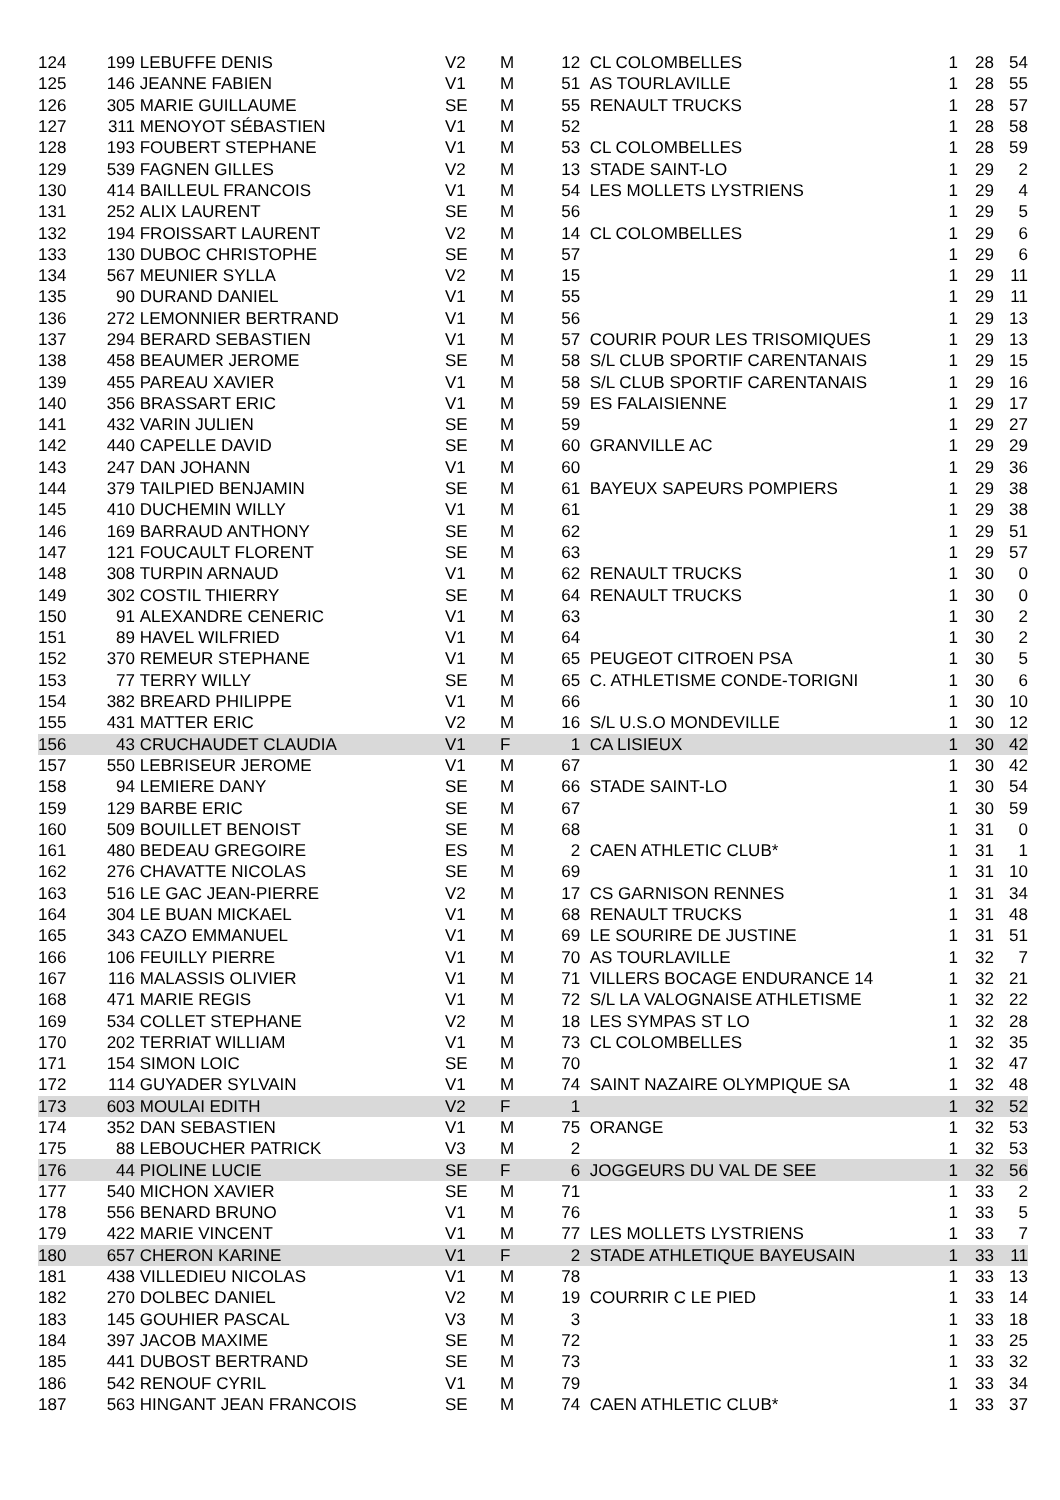| 124 | 199 | LEBUFFE DENIS | V2 | M | 12 | CL COLOMBELLES | 1 | 28 | 54 |
| 125 | 146 | JEANNE FABIEN | V1 | M | 51 | AS TOURLAVILLE | 1 | 28 | 55 |
| 126 | 305 | MARIE GUILLAUME | SE | M | 55 | RENAULT TRUCKS | 1 | 28 | 57 |
| 127 | 311 | MENOYOT SÉBASTIEN | V1 | M | 52 | | 1 | 28 | 58 |
| 128 | 193 | FOUBERT STEPHANE | V1 | M | 53 | CL COLOMBELLES | 1 | 28 | 59 |
| 129 | 539 | FAGNEN GILLES | V2 | M | 13 | STADE SAINT-LO | 1 | 29 | 2 |
| 130 | 414 | BAILLEUL FRANCOIS | V1 | M | 54 | LES MOLLETS LYSTRIENS | 1 | 29 | 4 |
| 131 | 252 | ALIX LAURENT | SE | M | 56 | | 1 | 29 | 5 |
| 132 | 194 | FROISSART LAURENT | V2 | M | 14 | CL COLOMBELLES | 1 | 29 | 6 |
| 133 | 130 | DUBOC CHRISTOPHE | SE | M | 57 | | 1 | 29 | 6 |
| 134 | 567 | MEUNIER SYLLA | V2 | M | 15 | | 1 | 29 | 11 |
| 135 | 90 | DURAND DANIEL | V1 | M | 55 | | 1 | 29 | 11 |
| 136 | 272 | LEMONNIER BERTRAND | V1 | M | 56 | | 1 | 29 | 13 |
| 137 | 294 | BERARD SEBASTIEN | V1 | M | 57 | COURIR POUR LES TRISOMIQUES | 1 | 29 | 13 |
| 138 | 458 | BEAUMER JEROME | SE | M | 58 | S/L CLUB SPORTIF CARENTANAIS | 1 | 29 | 15 |
| 139 | 455 | PAREAU XAVIER | V1 | M | 58 | S/L CLUB SPORTIF CARENTANAIS | 1 | 29 | 16 |
| 140 | 356 | BRASSART ERIC | V1 | M | 59 | ES FALAISIENNE | 1 | 29 | 17 |
| 141 | 432 | VARIN JULIEN | SE | M | 59 | | 1 | 29 | 27 |
| 142 | 440 | CAPELLE DAVID | SE | M | 60 | GRANVILLE AC | 1 | 29 | 29 |
| 143 | 247 | DAN JOHANN | V1 | M | 60 | | 1 | 29 | 36 |
| 144 | 379 | TAILPIED BENJAMIN | SE | M | 61 | BAYEUX SAPEURS POMPIERS | 1 | 29 | 38 |
| 145 | 410 | DUCHEMIN WILLY | V1 | M | 61 | | 1 | 29 | 38 |
| 146 | 169 | BARRAUD ANTHONY | SE | M | 62 | | 1 | 29 | 51 |
| 147 | 121 | FOUCAULT FLORENT | SE | M | 63 | | 1 | 29 | 57 |
| 148 | 308 | TURPIN ARNAUD | V1 | M | 62 | RENAULT TRUCKS | 1 | 30 | 0 |
| 149 | 302 | COSTIL THIERRY | SE | M | 64 | RENAULT TRUCKS | 1 | 30 | 0 |
| 150 | 91 | ALEXANDRE CENERIC | V1 | M | 63 | | 1 | 30 | 2 |
| 151 | 89 | HAVEL WILFRIED | V1 | M | 64 | | 1 | 30 | 2 |
| 152 | 370 | REMEUR STEPHANE | V1 | M | 65 | PEUGEOT CITROEN PSA | 1 | 30 | 5 |
| 153 | 77 | TERRY WILLY | SE | M | 65 | C. ATHLETISME CONDE-TORIGNI | 1 | 30 | 6 |
| 154 | 382 | BREARD PHILIPPE | V1 | M | 66 | | 1 | 30 | 10 |
| 155 | 431 | MATTER ERIC | V2 | M | 16 | S/L U.S.O MONDEVILLE | 1 | 30 | 12 |
| 156 | 43 | CRUCHAUDET CLAUDIA | V1 | F | 1 | CA LISIEUX | 1 | 30 | 42 |
| 157 | 550 | LEBRISEUR JEROME | V1 | M | 67 | | 1 | 30 | 42 |
| 158 | 94 | LEMIERE DANY | SE | M | 66 | STADE SAINT-LO | 1 | 30 | 54 |
| 159 | 129 | BARBE ERIC | SE | M | 67 | | 1 | 30 | 59 |
| 160 | 509 | BOUILLET BENOIST | SE | M | 68 | | 1 | 31 | 0 |
| 161 | 480 | BEDEAU GREGOIRE | ES | M | 2 | CAEN ATHLETIC CLUB* | 1 | 31 | 1 |
| 162 | 276 | CHAVATTE NICOLAS | SE | M | 69 | | 1 | 31 | 10 |
| 163 | 516 | LE GAC JEAN-PIERRE | V2 | M | 17 | CS GARNISON RENNES | 1 | 31 | 34 |
| 164 | 304 | LE BUAN MICKAEL | V1 | M | 68 | RENAULT TRUCKS | 1 | 31 | 48 |
| 165 | 343 | CAZO EMMANUEL | V1 | M | 69 | LE SOURIRE DE JUSTINE | 1 | 31 | 51 |
| 166 | 106 | FEUILLY PIERRE | V1 | M | 70 | AS TOURLAVILLE | 1 | 32 | 7 |
| 167 | 116 | MALASSIS OLIVIER | V1 | M | 71 | VILLERS BOCAGE ENDURANCE 14 | 1 | 32 | 21 |
| 168 | 471 | MARIE REGIS | V1 | M | 72 | S/L LA VALOGNAISE ATHLETISME | 1 | 32 | 22 |
| 169 | 534 | COLLET STEPHANE | V2 | M | 18 | LES SYMPAS ST LO | 1 | 32 | 28 |
| 170 | 202 | TERRIAT WILLIAM | V1 | M | 73 | CL COLOMBELLES | 1 | 32 | 35 |
| 171 | 154 | SIMON LOIC | SE | M | 70 | | 1 | 32 | 47 |
| 172 | 114 | GUYADER SYLVAIN | V1 | M | 74 | SAINT NAZAIRE OLYMPIQUE SA | 1 | 32 | 48 |
| 173 | 603 | MOULAI EDITH | V2 | F | 1 | | 1 | 32 | 52 |
| 174 | 352 | DAN SEBASTIEN | V1 | M | 75 | ORANGE | 1 | 32 | 53 |
| 175 | 88 | LEBOUCHER PATRICK | V3 | M | 2 | | 1 | 32 | 53 |
| 176 | 44 | PIOLINE LUCIE | SE | F | 6 | JOGGEURS DU VAL DE SEE | 1 | 32 | 56 |
| 177 | 540 | MICHON XAVIER | SE | M | 71 | | 1 | 33 | 2 |
| 178 | 556 | BENARD BRUNO | V1 | M | 76 | | 1 | 33 | 5 |
| 179 | 422 | MARIE VINCENT | V1 | M | 77 | LES MOLLETS LYSTRIENS | 1 | 33 | 7 |
| 180 | 657 | CHERON KARINE | V1 | F | 2 | STADE ATHLETIQUE BAYEUSAIN | 1 | 33 | 11 |
| 181 | 438 | VILLEDIEU NICOLAS | V1 | M | 78 | | 1 | 33 | 13 |
| 182 | 270 | DOLBEC DANIEL | V2 | M | 19 | COURRIR C LE PIED | 1 | 33 | 14 |
| 183 | 145 | GOUHIER PASCAL | V3 | M | 3 | | 1 | 33 | 18 |
| 184 | 397 | JACOB MAXIME | SE | M | 72 | | 1 | 33 | 25 |
| 185 | 441 | DUBOST BERTRAND | SE | M | 73 | | 1 | 33 | 32 |
| 186 | 542 | RENOUF CYRIL | V1 | M | 79 | | 1 | 33 | 34 |
| 187 | 563 | HINGANT JEAN FRANCOIS | SE | M | 74 | CAEN ATHLETIC CLUB* | 1 | 33 | 37 |